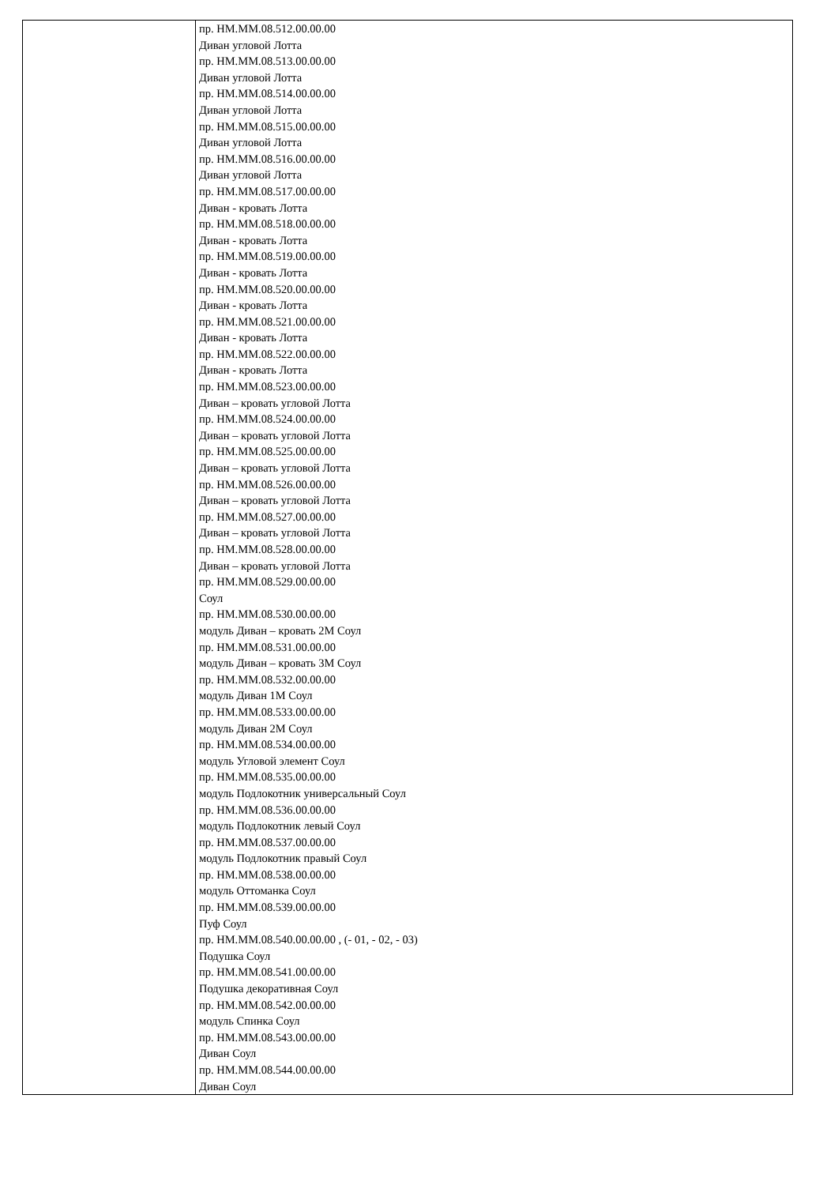| | пр. НМ.ММ.08.512.00.00.00 Диван угловой Лотта пр. НМ.ММ.08.513.00.00.00 Диван угловой Лотта пр. НМ.ММ.08.514.00.00.00 Диван угловой Лотта пр. НМ.ММ.08.515.00.00.00 Диван угловой Лотта пр. НМ.ММ.08.516.00.00.00 Диван угловой Лотта пр. НМ.ММ.08.517.00.00.00 Диван - кровать Лотта пр. НМ.ММ.08.518.00.00.00 Диван - кровать Лотта пр. НМ.ММ.08.519.00.00.00 Диван - кровать Лотта пр. НМ.ММ.08.520.00.00.00 Диван - кровать Лотта пр. НМ.ММ.08.521.00.00.00 Диван - кровать Лотта пр. НМ.ММ.08.522.00.00.00 Диван - кровать Лотта пр. НМ.ММ.08.523.00.00.00 Диван – кровать угловой Лотта пр. НМ.ММ.08.524.00.00.00 Диван – кровать угловой Лотта пр. НМ.ММ.08.525.00.00.00 Диван – кровать угловой Лотта пр. НМ.ММ.08.526.00.00.00 Диван – кровать угловой Лотта пр. НМ.ММ.08.527.00.00.00 Диван – кровать угловой Лотта пр. НМ.ММ.08.528.00.00.00 Диван – кровать угловой Лотта пр. НМ.ММ.08.529.00.00.00 Соул пр. НМ.ММ.08.530.00.00.00 модуль Диван – кровать 2М Соул пр. НМ.ММ.08.531.00.00.00 модуль Диван – кровать 3М Соул пр. НМ.ММ.08.532.00.00.00 модуль Диван 1М Соул пр. НМ.ММ.08.533.00.00.00 модуль Диван 2М Соул пр. НМ.ММ.08.534.00.00.00 модуль Угловой элемент Соул пр. НМ.ММ.08.535.00.00.00 модуль Подлокотник универсальный Соул пр. НМ.ММ.08.536.00.00.00 модуль Подлокотник левый Соул пр. НМ.ММ.08.537.00.00.00 модуль Подлокотник правый Соул пр. НМ.ММ.08.538.00.00.00 модуль Оттоманка Соул пр. НМ.ММ.08.539.00.00.00 Пуф Соул пр. НМ.ММ.08.540.00.00.00 , (- 01, - 02, - 03) Подушка Соул пр. НМ.ММ.08.541.00.00.00 Подушка декоративная Соул пр. НМ.ММ.08.542.00.00.00 модуль Спинка Соул пр. НМ.ММ.08.543.00.00.00 Диван Соул пр. НМ.ММ.08.544.00.00.00 Диван Соул |